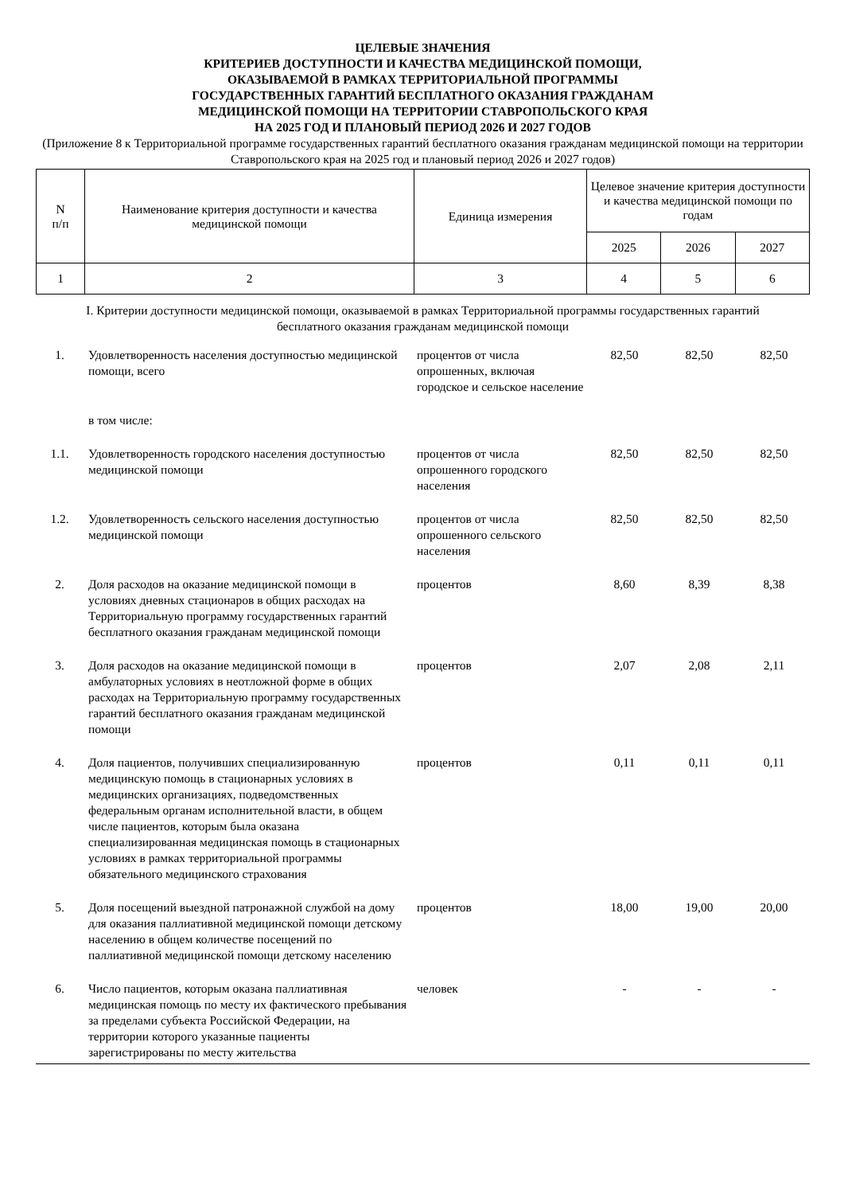ЦЕЛЕВЫЕ ЗНАЧЕНИЯ
КРИТЕРИЕВ ДОСТУПНОСТИ И КАЧЕСТВА МЕДИЦИНСКОЙ ПОМОЩИ,
ОКАЗЫВАЕМОЙ В РАМКАХ ТЕРРИТОРИАЛЬНОЙ ПРОГРАММЫ
ГОСУДАРСТВЕННЫХ ГАРАНТИЙ БЕСПЛАТНОГО ОКАЗАНИЯ ГРАЖДАНАМ
МЕДИЦИНСКОЙ ПОМОЩИ НА ТЕРРИТОРИИ СТАВРОПОЛЬСКОГО КРАЯ
НА 2025 ГОД И ПЛАНОВЫЙ ПЕРИОД 2026 И 2027 ГОДОВ
(Приложение 8 к Территориальной программе государственных гарантий бесплатного оказания гражданам медицинской помощи на территории Ставропольского края на 2025 год и плановый период 2026 и 2027 годов)
| N п/п | Наименование критерия доступности и качества медицинской помощи | Единица измерения | Целевое значение критерия доступности и качества медицинской помощи по годам | | |
| --- | --- | --- | --- | --- | --- |
| | | | 2025 | 2026 | 2027 |
| 1 | 2 | 3 | 4 | 5 | 6 |
I. Критерии доступности медицинской помощи, оказываемой в рамках Территориальной программы государственных гарантий бесплатного оказания гражданам медицинской помощи
| 1. | Удовлетворенность населения доступностью медицинской помощи, всего | процентов от числа опрошенных, включая городское и сельское население | 82,50 | 82,50 | 82,50 |
| | в том числе: | | | | |
| 1.1. | Удовлетворенность городского населения доступностью медицинской помощи | процентов от числа опрошенного городского населения | 82,50 | 82,50 | 82,50 |
| 1.2. | Удовлетворенность сельского населения доступностью медицинской помощи | процентов от числа опрошенного сельского населения | 82,50 | 82,50 | 82,50 |
| 2. | Доля расходов на оказание медицинской помощи в условиях дневных стационаров в общих расходах на Территориальную программу государственных гарантий бесплатного оказания гражданам медицинской помощи | процентов | 8,60 | 8,39 | 8,38 |
| 3. | Доля расходов на оказание медицинской помощи в амбулаторных условиях в неотложной форме в общих расходах на Территориальную программу государственных гарантий бесплатного оказания гражданам медицинской помощи | процентов | 2,07 | 2,08 | 2,11 |
| 4. | Доля пациентов, получивших специализированную медицинскую помощь в стационарных условиях в медицинских организациях, подведомственных федеральным органам исполнительной власти, в общем числе пациентов, которым была оказана специализированная медицинская помощь в стационарных условиях в рамках территориальной программы обязательного медицинского страхования | процентов | 0,11 | 0,11 | 0,11 |
| 5. | Доля посещений выездной патронажной службой на дому для оказания паллиативной медицинской помощи детскому населению в общем количестве посещений по паллиативной медицинской помощи детскому населению | процентов | 18,00 | 19,00 | 20,00 |
| 6. | Число пациентов, которым оказана паллиативная медицинская помощь по месту их фактического пребывания за пределами субъекта Российской Федерации, на территории которого указанные пациенты зарегистрированы по месту жительства | человек | - | - | - |